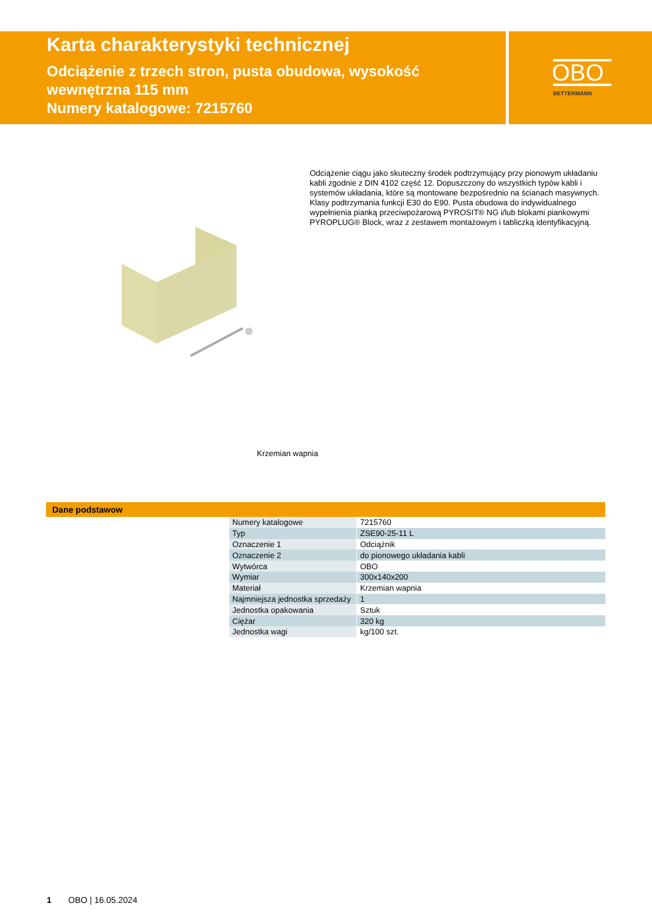Karta charakterystyki technicznej
Odciążenie z trzech stron, pusta obudowa, wysokość wewnętrzna 115 mm
Numery katalogowe: 7215760
OBO
BETTERMANN
Odciążenie ciągu jako skuteczny środek podtrzymujący przy pionowym układaniu kabli zgodnie z DIN 4102 część 12. Dopuszczony do wszystkich typów kabli i systemów układania, które są montowane bezpośrednio na ścianach masywnych. Klasy podtrzymania funkcji E30 do E90. Pusta obudowa do indywidualnego wypełnienia pianką przeciwpożarową PYROSIT® NG i/lub blokami piankowymi PYROPLUG® Block, wraz z zestawem montażowym i tabliczką identyfikacyjną.
Krzemian wapnia
Dane podstawow
| Numery katalogowe | 7215760 |
| Typ | ZSE90-25-11 L |
| Oznaczenie 1 | Odciążnik |
| Oznaczenie 2 | do pionowego układania kabli |
| Wytwórca | OBO |
| Wymiar | 300x140x200 |
| Materiał | Krzemian wapnia |
| Najmniejsza jednostka sprzedaży | 1 |
| Jednostka opakowania | Sztuk |
| Ciężar | 320 kg |
| Jednostka wagi | kg/100 szt. |
1 OBO | 16.05.2024